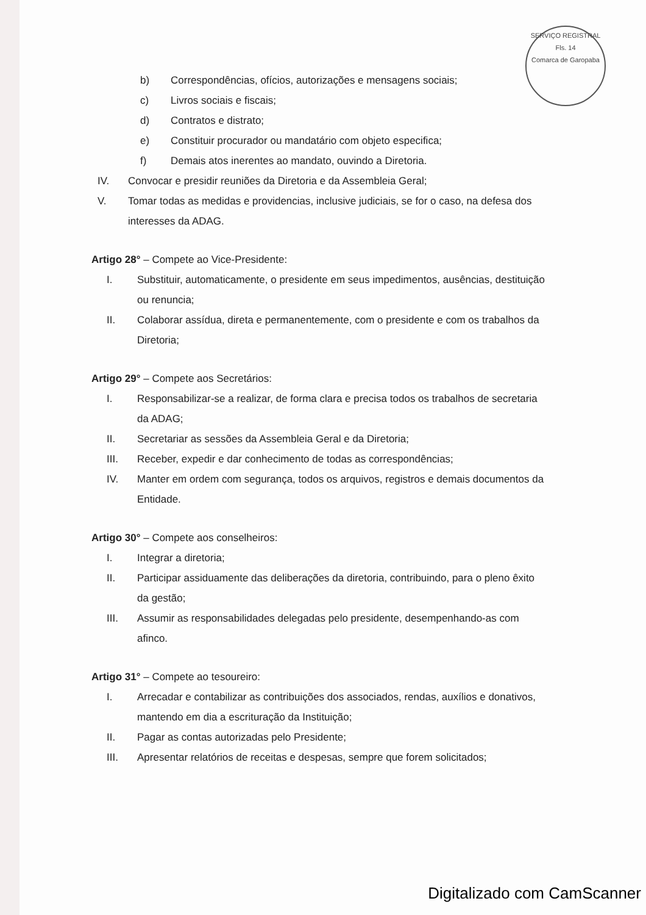SERVIÇO REGISTRAL
Fls. 14
Comarca de Garopaba
b) Correspondências, ofícios, autorizações e mensagens sociais;
c) Livros sociais e fiscais;
d) Contratos e distrato;
e) Constituir procurador ou mandatário com objeto especifica;
f) Demais atos inerentes ao mandato, ouvindo a Diretoria.
IV. Convocar e presidir reuniões da Diretoria e da Assembleia Geral;
V. Tomar todas as medidas e providencias, inclusive judiciais, se for o caso, na defesa dos interesses da ADAG.
Artigo 28° – Compete ao Vice-Presidente:
I. Substituir, automaticamente, o presidente em seus impedimentos, ausências, destituição ou renuncia;
II. Colaborar assídua, direta e permanentemente, com o presidente e com os trabalhos da Diretoria;
Artigo 29° – Compete aos Secretários:
I. Responsabilizar-se a realizar, de forma clara e precisa todos os trabalhos de secretaria da ADAG;
II. Secretariar as sessões da Assembleia Geral e da Diretoria;
III. Receber, expedir e dar conhecimento de todas as correspondências;
IV. Manter em ordem com segurança, todos os arquivos, registros e demais documentos da Entidade.
Artigo 30° – Compete aos conselheiros:
I. Integrar a diretoria;
II. Participar assiduamente das deliberações da diretoria, contribuindo, para o pleno êxito da gestão;
III. Assumir as responsabilidades delegadas pelo presidente, desempenhando-as com afinco.
Artigo 31° – Compete ao tesoureiro:
I. Arrecadar e contabilizar as contribuições dos associados, rendas, auxílios e donativos, mantendo em dia a escrituração da Instituição;
II. Pagar as contas autorizadas pelo Presidente;
III. Apresentar relatórios de receitas e despesas, sempre que forem solicitados;
Digitalizado com CamScanner